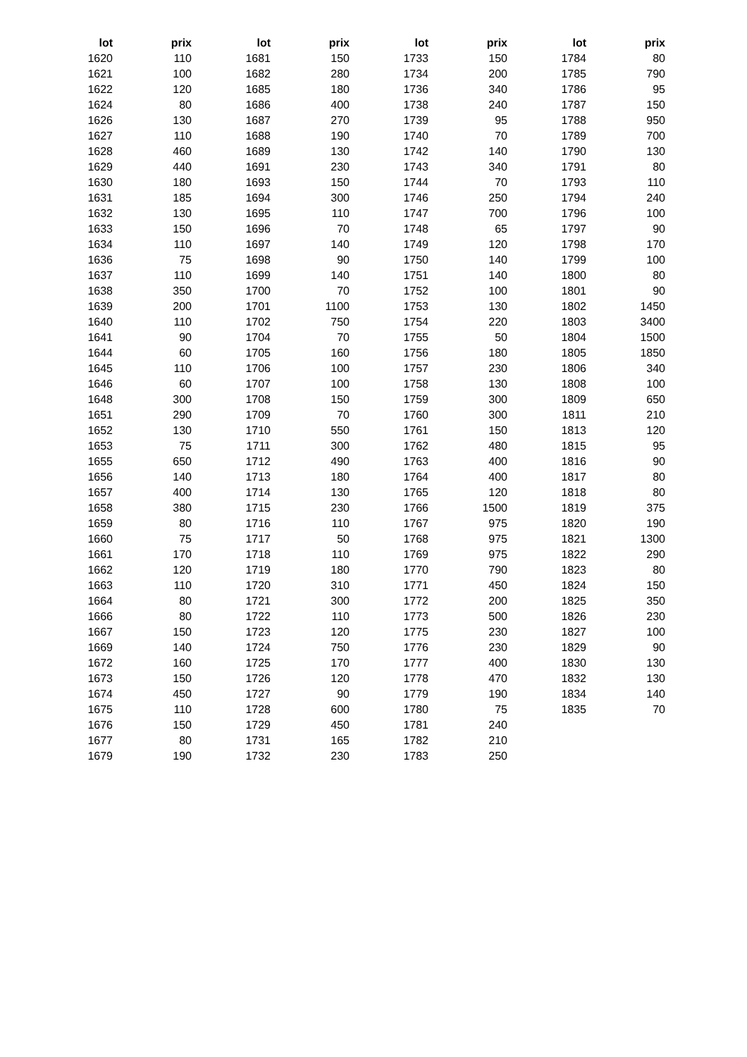| lot | prix | | lot | prix | | lot | prix | | lot | prix |
| --- | --- | --- | --- | --- | --- | --- | --- | --- | --- | --- |
| 1620 | 110 | | 1681 | 150 | | 1733 | 150 | | 1784 | 80 |
| 1621 | 100 | | 1682 | 280 | | 1734 | 200 | | 1785 | 790 |
| 1622 | 120 | | 1685 | 180 | | 1736 | 340 | | 1786 | 95 |
| 1624 | 80 | | 1686 | 400 | | 1738 | 240 | | 1787 | 150 |
| 1626 | 130 | | 1687 | 270 | | 1739 | 95 | | 1788 | 950 |
| 1627 | 110 | | 1688 | 190 | | 1740 | 70 | | 1789 | 700 |
| 1628 | 460 | | 1689 | 130 | | 1742 | 140 | | 1790 | 130 |
| 1629 | 440 | | 1691 | 230 | | 1743 | 340 | | 1791 | 80 |
| 1630 | 180 | | 1693 | 150 | | 1744 | 70 | | 1793 | 110 |
| 1631 | 185 | | 1694 | 300 | | 1746 | 250 | | 1794 | 240 |
| 1632 | 130 | | 1695 | 110 | | 1747 | 700 | | 1796 | 100 |
| 1633 | 150 | | 1696 | 70 | | 1748 | 65 | | 1797 | 90 |
| 1634 | 110 | | 1697 | 140 | | 1749 | 120 | | 1798 | 170 |
| 1636 | 75 | | 1698 | 90 | | 1750 | 140 | | 1799 | 100 |
| 1637 | 110 | | 1699 | 140 | | 1751 | 140 | | 1800 | 80 |
| 1638 | 350 | | 1700 | 70 | | 1752 | 100 | | 1801 | 90 |
| 1639 | 200 | | 1701 | 1100 | | 1753 | 130 | | 1802 | 1450 |
| 1640 | 110 | | 1702 | 750 | | 1754 | 220 | | 1803 | 3400 |
| 1641 | 90 | | 1704 | 70 | | 1755 | 50 | | 1804 | 1500 |
| 1644 | 60 | | 1705 | 160 | | 1756 | 180 | | 1805 | 1850 |
| 1645 | 110 | | 1706 | 100 | | 1757 | 230 | | 1806 | 340 |
| 1646 | 60 | | 1707 | 100 | | 1758 | 130 | | 1808 | 100 |
| 1648 | 300 | | 1708 | 150 | | 1759 | 300 | | 1809 | 650 |
| 1651 | 290 | | 1709 | 70 | | 1760 | 300 | | 1811 | 210 |
| 1652 | 130 | | 1710 | 550 | | 1761 | 150 | | 1813 | 120 |
| 1653 | 75 | | 1711 | 300 | | 1762 | 480 | | 1815 | 95 |
| 1655 | 650 | | 1712 | 490 | | 1763 | 400 | | 1816 | 90 |
| 1656 | 140 | | 1713 | 180 | | 1764 | 400 | | 1817 | 80 |
| 1657 | 400 | | 1714 | 130 | | 1765 | 120 | | 1818 | 80 |
| 1658 | 380 | | 1715 | 230 | | 1766 | 1500 | | 1819 | 375 |
| 1659 | 80 | | 1716 | 110 | | 1767 | 975 | | 1820 | 190 |
| 1660 | 75 | | 1717 | 50 | | 1768 | 975 | | 1821 | 1300 |
| 1661 | 170 | | 1718 | 110 | | 1769 | 975 | | 1822 | 290 |
| 1662 | 120 | | 1719 | 180 | | 1770 | 790 | | 1823 | 80 |
| 1663 | 110 | | 1720 | 310 | | 1771 | 450 | | 1824 | 150 |
| 1664 | 80 | | 1721 | 300 | | 1772 | 200 | | 1825 | 350 |
| 1666 | 80 | | 1722 | 110 | | 1773 | 500 | | 1826 | 230 |
| 1667 | 150 | | 1723 | 120 | | 1775 | 230 | | 1827 | 100 |
| 1669 | 140 | | 1724 | 750 | | 1776 | 230 | | 1829 | 90 |
| 1672 | 160 | | 1725 | 170 | | 1777 | 400 | | 1830 | 130 |
| 1673 | 150 | | 1726 | 120 | | 1778 | 470 | | 1832 | 130 |
| 1674 | 450 | | 1727 | 90 | | 1779 | 190 | | 1834 | 140 |
| 1675 | 110 | | 1728 | 600 | | 1780 | 75 | | 1835 | 70 |
| 1676 | 150 | | 1729 | 450 | | 1781 | 240 | | | |
| 1677 | 80 | | 1731 | 165 | | 1782 | 210 | | | |
| 1679 | 190 | | 1732 | 230 | | 1783 | 250 | | | |